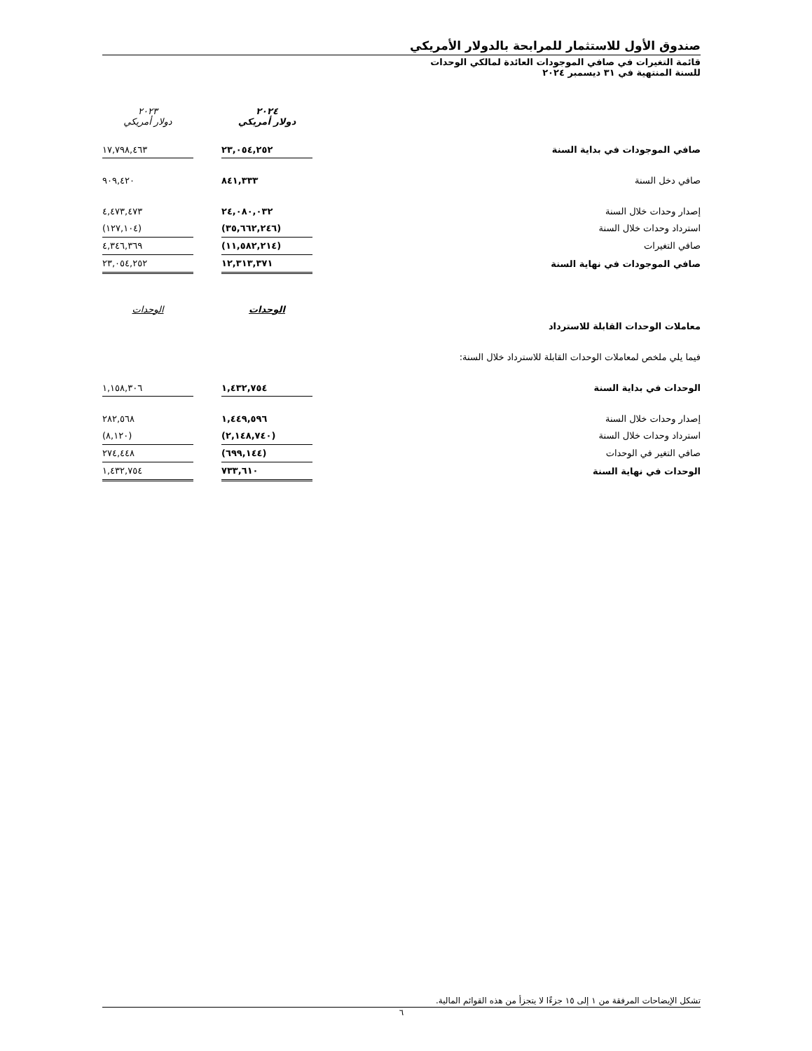صندوق الأول للاستثمار للمرابحة بالدولار الأمريكي
قائمة التغيرات في صافي الموجودات العائدة لمالكي الوحدات
للسنة المنتهية في ٣١ ديسمبر ٢٠٢٤
| | ٢٠٢٤ دولار أمريكي | | ٢٠٢٣ دولار أمريكي |
| صافي الموجودات في بداية السنة | ٢٣,٠٥٤,٢٥٢ | | ١٧,٧٩٨,٤٦٣ |
| صافي دخل السنة | ٨٤١,٣٣٣ | | ٩٠٩,٤٢٠ |
| إصدار وحدات خلال السنة | ٢٤,٠٨٠,٠٣٢ | | ٤,٤٧٣,٤٧٣ |
| استرداد وحدات خلال السنة | (٣٥,٦٦٢,٢٤٦) | | (١٢٧,١٠٤) |
| صافي التغيرات | (١١,٥٨٢,٢١٤) | | ٤,٣٤٦,٣٦٩ |
| صافي الموجودات في نهاية السنة | ١٢,٣١٣,٣٧١ | | ٢٣,٠٥٤,٢٥٢ |
| | الوحدات | | الوحدات |
| معاملات الوحدات القابلة للاسترداد | | | |
| فيما يلي ملخص لمعاملات الوحدات القابلة للاسترداد خلال السنة: | | | |
| الوحدات في بداية السنة | ١,٤٣٢,٧٥٤ | | ١,١٥٨,٣٠٦ |
| إصدار وحدات خلال السنة | ١,٤٤٩,٥٩٦ | | ٢٨٢,٥٦٨ |
| استرداد وحدات خلال السنة | (٢,١٤٨,٧٤٠) | | (٨,١٢٠) |
| صافي التغير في الوحدات | (٦٩٩,١٤٤) | | ٢٧٤,٤٤٨ |
| الوحدات في نهاية السنة | ٧٣٣,٦١٠ | | ١,٤٣٢,٧٥٤ |
تشكل الإيضاحات المرفقة من ١ إلى ١٥ جزءًا لا يتجزأ من هذه القوائم المالية.
٦